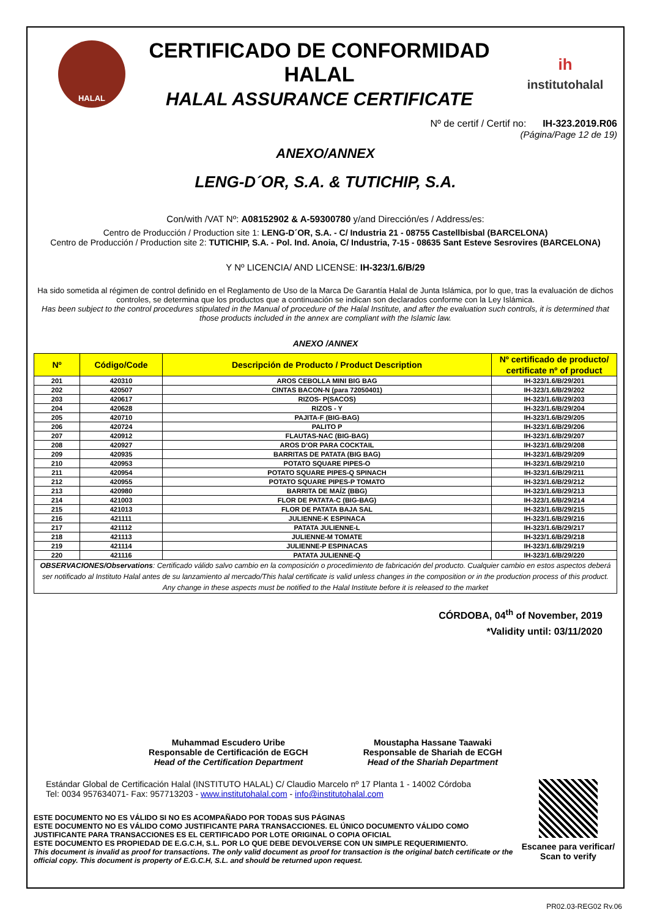HALAL
CERTIFICADO DE CONFORMIDAD HALAL
HALAL ASSURANCE CERTIFICATE
ih
institutohalal
Nº de certif / Certif no: IH-323.2019.R06
(Página/Page 12 de 19)
ANEXO/ANNEX
LENG-D´OR, S.A. & TUTICHIP, S.A.
Con/with /VAT Nº: A08152902 & A-59300780 y/and Dirección/es / Address/es:
Centro de Producción / Production site 1: LENG-D´OR, S.A. - C/ Industria 21 - 08755 Castellbisbal (BARCELONA)
Centro de Producción / Production site 2: TUTICHIP, S.A. - Pol. Ind. Anoia, C/ Industria, 7-15 - 08635 Sant Esteve Sesrovires (BARCELONA)
Y Nº LICENCIA/ AND LICENSE: IH-323/1.6/B/29
Ha sido sometida al régimen de control definido en el Reglamento de Uso de la Marca De Garantía Halal de Junta Islámica, por lo que, tras la evaluación de dichos controles, se determina que los productos que a continuación se indican son declarados conforme con la Ley Islámica.
Has been subject to the control procedures stipulated in the Manual of procedure of the Halal Institute, and after the evaluation such controls, it is determined that those products included in the annex are compliant with the Islamic law.
ANEXO /ANNEX
| Nº | Código/Code | Descripción de Producto / Product Description | Nº certificado de producto/ certificate nº of product |
| --- | --- | --- | --- |
| 201 | 420310 | AROS CEBOLLA MINI BIG BAG | IH-323/1.6/B/29/201 |
| 202 | 420507 | CINTAS BACON-N (para 72050401) | IH-323/1.6/B/29/202 |
| 203 | 420617 | RIZOS- P(SACOS) | IH-323/1.6/B/29/203 |
| 204 | 420628 | RIZOS - Y | IH-323/1.6/B/29/204 |
| 205 | 420710 | PAJITA-F (BIG-BAG) | IH-323/1.6/B/29/205 |
| 206 | 420724 | PALITO P | IH-323/1.6/B/29/206 |
| 207 | 420912 | FLAUTAS-NAC (BIG-BAG) | IH-323/1.6/B/29/207 |
| 208 | 420927 | AROS D'OR PARA COCKTAIL | IH-323/1.6/B/29/208 |
| 209 | 420935 | BARRITAS DE PATATA (BIG BAG) | IH-323/1.6/B/29/209 |
| 210 | 420953 | POTATO SQUARE PIPES-O | IH-323/1.6/B/29/210 |
| 211 | 420954 | POTATO SQUARE PIPES-Q SPINACH | IH-323/1.6/B/29/211 |
| 212 | 420955 | POTATO SQUARE PIPES-P TOMATO | IH-323/1.6/B/29/212 |
| 213 | 420980 | BARRITA DE MAÍZ (BBG) | IH-323/1.6/B/29/213 |
| 214 | 421003 | FLOR DE PATATA-C (BIG-BAG) | IH-323/1.6/B/29/214 |
| 215 | 421013 | FLOR DE PATATA BAJA SAL | IH-323/1.6/B/29/215 |
| 216 | 421111 | JULIENNE-K ESPINACA | IH-323/1.6/B/29/216 |
| 217 | 421112 | PATATA JULIENNE-L | IH-323/1.6/B/29/217 |
| 218 | 421113 | JULIENNE-M TOMATE | IH-323/1.6/B/29/218 |
| 219 | 421114 | JULIENNE-P ESPINACAS | IH-323/1.6/B/29/219 |
| 220 | 421116 | PATATA JULIENNE-Q | IH-323/1.6/B/29/220 |
| OBSERVACIONES/Observations : Certificado válido salvo cambio en la composición o procedimiento de fabricación del producto. Cualquier cambio en estos aspectos deberá ser notificado al Instituto Halal antes de su lanzamiento al mercado/This halal certificate is valid unless changes in the composition or in the production process of this product. Any change in these aspects must be notified to the Halal Institute before it is released to the market | | | |
CÓRDOBA, 04<sup>th</sup> of November, 2019
*Validity until: 03/11/2020
Muhammad Escudero Uribe
Responsable de Certificación de EGCH
Head of the Certification Department
Moustapha Hassane Taawaki
Responsable de Shariah de ECGH
Head of the Shariah Department
Estándar Global de Certificación Halal (INSTITUTO HALAL) C/ Claudio Marcelo nº 17 Planta 1 - 14002 Córdoba
Tel: 0034 957634071- Fax: 957713203 - www.institutohalal.com - info@institutohalal.com
ESTE DOCUMENTO NO ES VÁLIDO SI NO ES ACOMPAÑADO POR TODAS SUS PÁGINAS
ESTE DOCUMENTO NO ES VÁLIDO COMO JUSTIFICANTE PARA TRANSACCIONES. EL ÚNICO DOCUMENTO VÁLIDO COMO JUSTIFICANTE PARA TRANSACCIONES ES EL CERTIFICADO POR LOTE ORIGINAL O COPIA OFICIAL
ESTE DOCUMENTO ES PROPIEDAD DE E.G.C.H, S.L. POR LO QUE DEBE DEVOLVERSE CON UN SIMPLE REQUERIMIENTO.
This document is invalid as proof for transactions. The only valid document as proof for transaction is the original batch certificate or the official copy. This document is property of E.G.C.H, S.L. and should be returned upon request.
Escanee para verificar/ Scan to verify
PR02.03-REG02 Rv.06